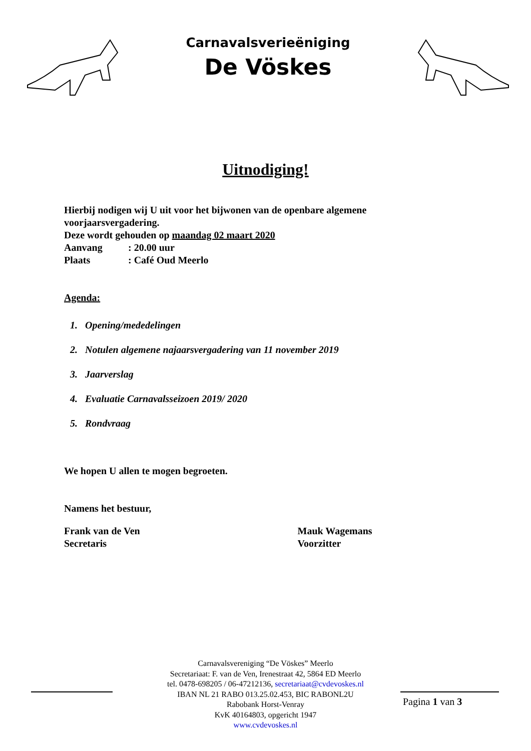Carnavalsverieëniging
De Vöskes
Uitnodiging!
Hierbij nodigen wij U uit voor het bijwonen van de openbare algemene
voorjaarsvergadering.
Deze wordt gehouden op maandag 02 maart 2020
Aanvang: 20.00 uur
Plaats: Café Oud Meerlo
Agenda:
1. Opening/mededelingen
2. Notulen algemene najaarsvergadering van 11 november 2019
3. Jaarverslag
4. Evaluatie Carnavalsseizoen 2019/ 2020
5. Rondvraag
We hopen U allen te mogen begroeten.
Namens het bestuur,
Frank van de Ven
Secretaris
Mauk Wagemans
Voorzitter
Carnavalsvereniging “De Vöskes” Meerlo
Secretariaat: F. van de Ven, Irenestraat 42, 5864 ED Meerlo
tel. 0478-698205 / 06-47212136, secretariaat@cvdevoskes.nl
IBAN NL 21 RABO 013.25.02.453, BIC RABONL2U
Rabobank Horst-Venray
KvK 40164803, opgericht 1947
www.cvdevoskes.nl
Pagina 1 van 3